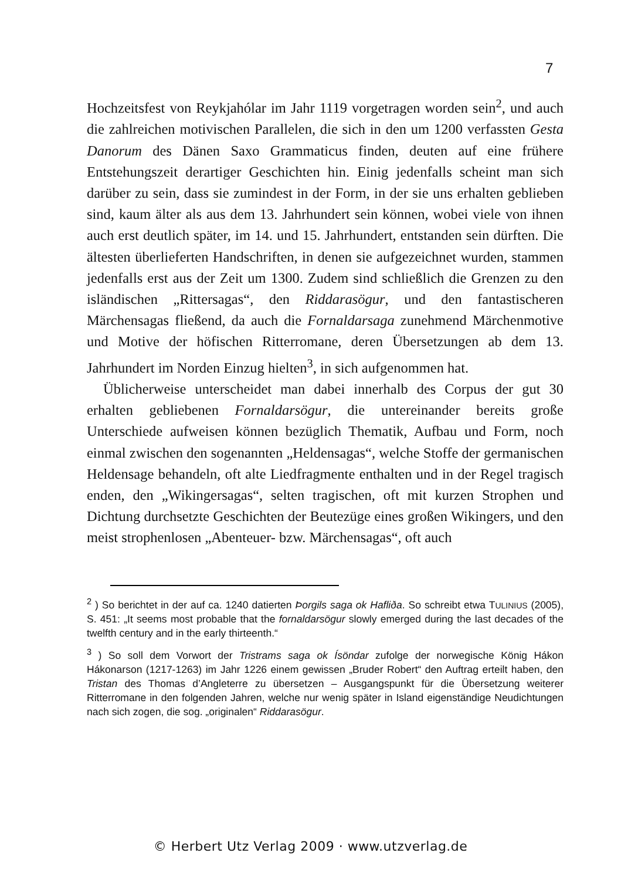7
Hochzeitsfest von Reykjahólar im Jahr 1119 vorgetragen worden sein<sup>2</sup>, und auch die zahlreichen motivischen Parallelen, die sich in den um 1200 verfassten Gesta Danorum des Dänen Saxo Grammaticus finden, deuten auf eine frühere Entstehungszeit derartiger Geschichten hin. Einig jedenfalls scheint man sich darüber zu sein, dass sie zumindest in der Form, in der sie uns erhalten geblieben sind, kaum älter als aus dem 13. Jahrhundert sein können, wobei viele von ihnen auch erst deutlich später, im 14. und 15. Jahrhundert, entstanden sein dürften. Die ältesten überlieferten Handschriften, in denen sie aufgezeichnet wurden, stammen jedenfalls erst aus der Zeit um 1300. Zudem sind schließlich die Grenzen zu den isländischen „Rittersagas“, den Riddarasögur, und den fantastischeren Märchensagas fließend, da auch die Fornaldarsaga zunehmend Märchenmotive und Motive der höfischen Ritterromane, deren Übersetzungen ab dem 13. Jahrhundert im Norden Einzug hielten<sup>3</sup>, in sich aufgenommen hat.
Üblicherweise unterscheidet man dabei innerhalb des Corpus der gut 30 erhalten gebliebenen Fornaldarsögur, die untereinander bereits große Unterschiede aufweisen können bezüglich Thematik, Aufbau und Form, noch einmal zwischen den sogenannten „Heldensagas“, welche Stoffe der germanischen Heldensage behandeln, oft alte Lied­fragmente enthalten und in der Regel tragisch enden, den „Wikinger­sagas“, selten tragischen, oft mit kurzen Strophen und Dichtung durchsetzte Geschichten der Beutezüge eines großen Wikingers, und den meist strophenlosen „Abenteuer- bzw. Märchensagas“, oft auch
<sup>2</sup> ) So berichtet in der auf ca. 1240 datierten Þorgils saga ok Hafliða. So schreibt etwa TULINIUS (2005), S. 451: „It seems most probable that the fornaldarsögur slowly emerged during the last decades of the twelfth century and in the early thirteenth.“
<sup>3</sup> ) So soll dem Vorwort der Tristrams saga ok Ísöndar zufolge der norwegische König Hákon Hákonarson (1217-1263) im Jahr 1226 einem gewissen „Bruder Robert“ den Auftrag erteilt haben, den Tristan des Thomas d’Angleterre zu übersetzen – Ausgangspunkt für die Übersetzung weiterer Ritterromane in den folgenden Jahren, welche nur wenig später in Island eigenständige Neudichtungen nach sich zogen, die sog. „originalen“ Riddarasögur.
© Herbert Utz Verlag 2009 · www.utzverlag.de